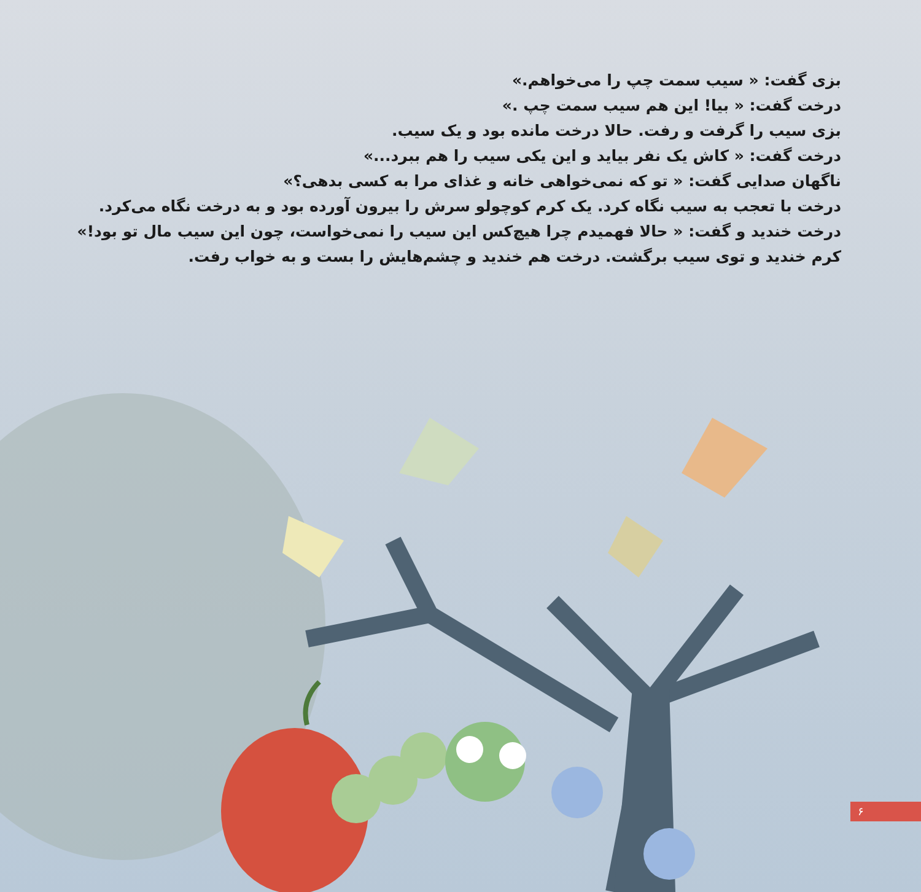بزی گفت: « سیب سمت چپ را می‌خواهم.»
درخت گفت: « بیا! این هم سیب سمت چپ .»
بزی سیب را گرفت و رفت. حالا درخت مانده بود و یک سیب.
درخت گفت: « کاش یک نفر بیاید و این یکی سیب را هم ببرد...»
ناگهان صدایی گفت: « تو که نمی‌خواهی خانه و غذای مرا به کسی بدهی؟»
درخت با تعجب به سیب نگاه کرد. یک کرم کوچولو سرش را بیرون آورده بود و به درخت نگاه می‌کرد.
درخت خندید و گفت: « حالا فهمیدم چرا هیچ‌کس این سیب را نمی‌خواست، چون این سیب مال تو بود!»
کرم خندید و توی سیب برگشت. درخت هم خندید و چشم‌هایش را بست و به خواب رفت.
۶